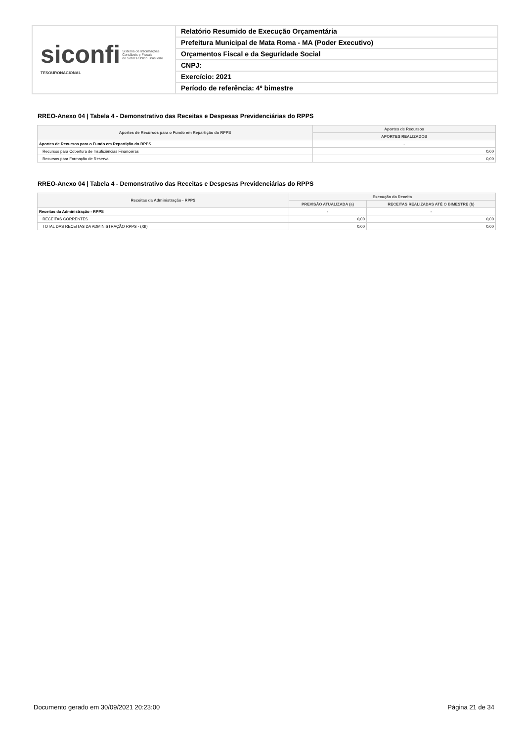siconfi Sistema de Informações
Contábeis e Fiscais
do Setor Público Brasileiro
TESOURONACIONAL
Relatório Resumido de Execução Orçamentária
Prefeitura Municipal de Mata Roma - MA (Poder Executivo)
Orçamentos Fiscal e da Seguridade Social
CNPJ:
Exercício: 2021
Período de referência: 4º bimestre
RREO-Anexo 04 | Tabela 4 - Demonstrativo das Receitas e Despesas Previdenciárias do RPPS
| Aportes de Recursos para o Fundo em Repartição do RPPS | Aportes de Recursos |
| --- | --- |
| | APORTES REALIZADOS |
| Aportes de Recursos para o Fundo em Repartição do RPPS | - |
| Recursos para Cobertura de Insuficiências Financeiras | 0,00 |
| Recursos para Formação de Reserva | 0,00 |
RREO-Anexo 04 | Tabela 4 - Demonstrativo das Receitas e Despesas Previdenciárias do RPPS
| Receitas da Administração - RPPS | Execução da Receita | |
| --- | --- | --- |
| | PREVISÃO ATUALIZADA (a) | RECEITAS REALIZADAS ATÉ O BIMESTRE (b) |
| Receitas da Administração - RPPS | - | - |
| RECEITAS CORRENTES | 0,00 | 0,00 |
| TOTAL DAS RECEITAS DA ADMINISTRAÇÃO RPPS - (XII) | 0,00 | 0,00 |
Documento gerado em 30/09/2021 20:23:00 Página 21 de 34